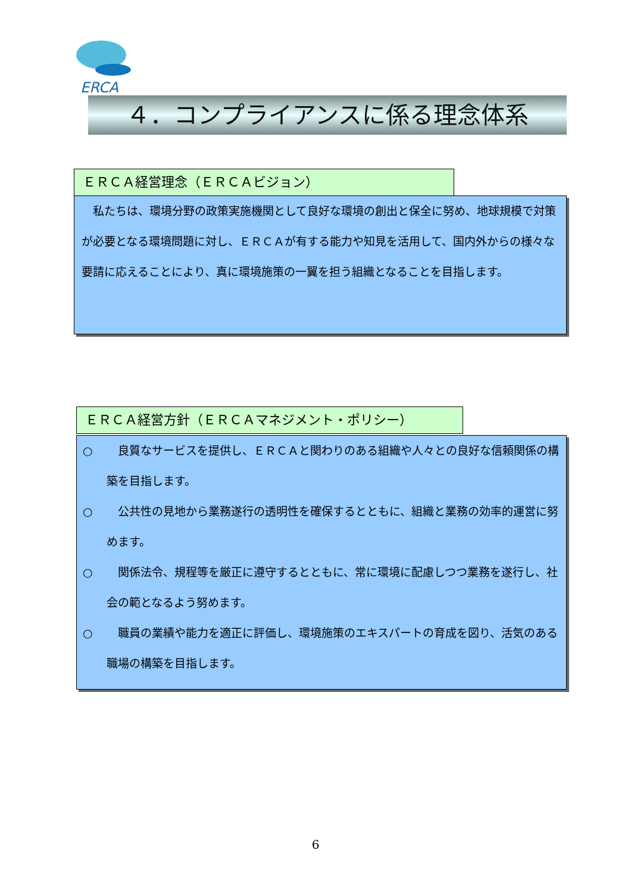ERCA
４．コンプライアンスに係る理念体系
ＥＲＣＡ経営理念（ＥＲＣＡビジョン）
　私たちは、環境分野の政策実施機関として良好な環境の創出と保全に努め、地球規模で対策が必要となる環境問題に対し、ＥＲＣＡが有する能力や知見を活用して、国内外からの様々な要請に応えることにより、真に環境施策の一翼を担う組織となることを目指します。
ＥＲＣＡ経営方針（ＥＲＣＡマネジメント・ポリシー）
○　良質なサービスを提供し、ＥＲＣＡと関わりのある組織や人々との良好な信頼関係の構築を目指します。
○　公共性の見地から業務遂行の透明性を確保するとともに、組織と業務の効率的運営に努めます。
○　関係法令、規程等を厳正に遵守するとともに、常に環境に配慮しつつ業務を遂行し、社会の範となるよう努めます。
○　職員の業績や能力を適正に評価し、環境施策のエキスパートの育成を図り、活気のある職場の構築を目指します。
6